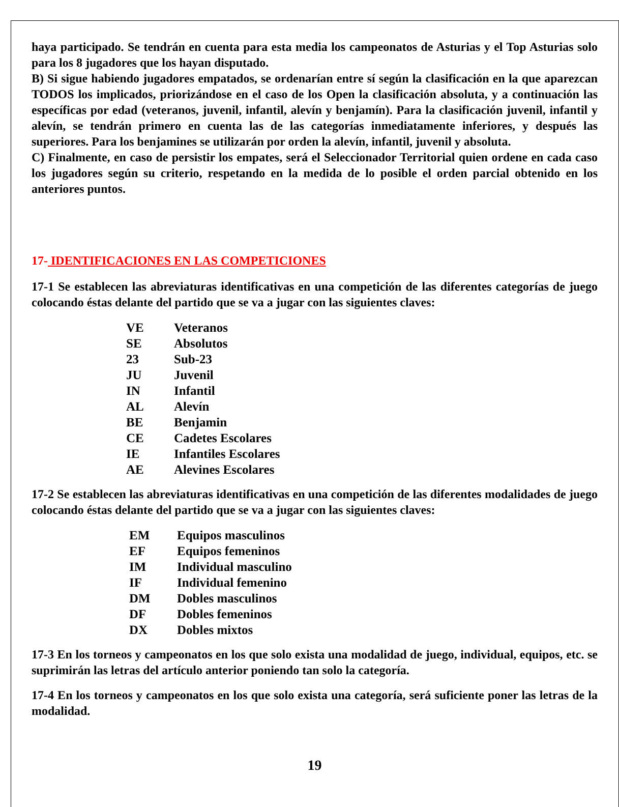haya participado. Se tendrán en cuenta para esta media los campeonatos de Asturias y el Top Asturias solo para los 8 jugadores que los hayan disputado.
B) Si sigue habiendo jugadores empatados, se ordenarían entre sí según la clasificación en la que aparezcan TODOS los implicados, priorizándose en el caso de los Open la clasificación absoluta, y a continuación las específicas por edad (veteranos, juvenil, infantil, alevín y benjamín). Para la clasificación juvenil, infantil y alevín, se tendrán primero en cuenta las de las categorías inmediatamente inferiores, y después las superiores. Para los benjamines se utilizarán por orden la alevín, infantil, juvenil y absoluta.
C) Finalmente, en caso de persistir los empates, será el Seleccionador Territorial quien ordene en cada caso los jugadores según su criterio, respetando en la medida de lo posible el orden parcial obtenido en los anteriores puntos.
17- IDENTIFICACIONES EN LAS COMPETICIONES
17-1 Se establecen las abreviaturas identificativas en una competición de las diferentes categorías de juego colocando éstas delante del partido que se va a jugar con las siguientes claves:
| VE | Veteranos |
| SE | Absolutos |
| 23 | Sub-23 |
| JU | Juvenil |
| IN | Infantil |
| AL | Alevín |
| BE | Benjamin |
| CE | Cadetes Escolares |
| IE | Infantiles Escolares |
| AE | Alevines Escolares |
17-2 Se establecen las abreviaturas identificativas en una competición de las diferentes modalidades de juego colocando éstas delante del partido que se va a jugar con las siguientes claves:
| EM | Equipos masculinos |
| EF | Equipos femeninos |
| IM | Individual masculino |
| IF | Individual femenino |
| DM | Dobles masculinos |
| DF | Dobles femeninos |
| DX | Dobles mixtos |
17-3 En los torneos y campeonatos en los que solo exista una modalidad de juego, individual, equipos, etc. se suprimirán las letras del artículo anterior poniendo tan solo la categoría.
17-4 En los torneos y campeonatos en los que solo exista una categoría, será suficiente poner las letras de la modalidad.
19